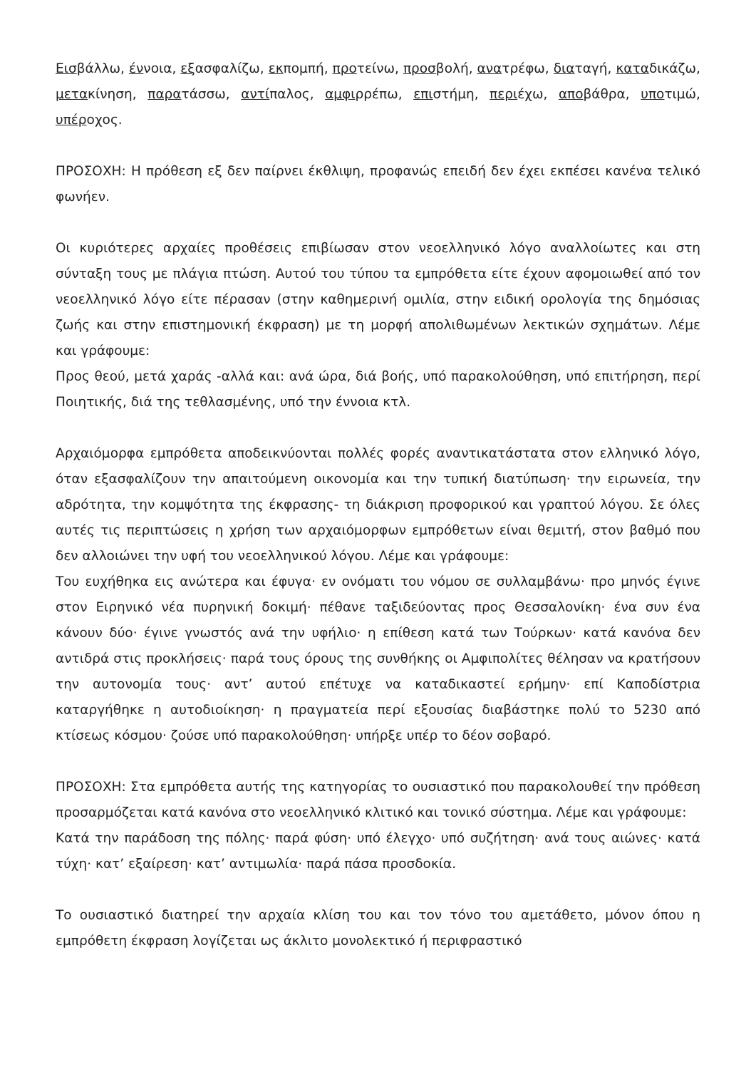Εισβάλλω, έννοια, εξασφαλίζω, εκπομπή, προτείνω, προσβολή, ανατρέφω, διαταγή, καταδικάζω, μετακίνηση, παρατάσσω, αντίπαλος, αμφιρρέπω, επιστήμη, περιέχω, αποβάθρα, υποτιμώ, υπέροχος.
ΠΡΟΣΟΧΗ: Η πρόθεση εξ δεν παίρνει έκθλιψη, προφανώς επειδή δεν έχει εκπέσει κανένα τελικό φωνήεν.
Οι κυριότερες αρχαίες προθέσεις επιβίωσαν στον νεοελληνικό λόγο αναλλοίωτες και στη σύνταξη τους με πλάγια πτώση. Αυτού του τύπου τα εμπρόθετα είτε έχουν αφομοιωθεί από τον νεοελληνικό λόγο είτε πέρασαν (στην καθημερινή ομιλία, στην ειδική ορολογία της δημόσιας ζωής και στην επιστημονική έκφραση) με τη μορφή απολιθωμένων λεκτικών σχημάτων. Λέμε και γράφουμε:
Προς θεού, μετά χαράς -αλλά και: ανά ώρα, διά βοής, υπό παρακολούθηση, υπό επιτήρηση, περί Ποιητικής, διά της τεθλασμένης, υπό την έννοια κτλ.
Αρχαιόμορφα εμπρόθετα αποδεικνύονται πολλές φορές αναντικατάστατα στον ελληνικό λόγο, όταν εξασφαλίζουν την απαιτούμενη οικονομία και την τυπική διατύπωση· την ειρωνεία, την αδρότητα, την κομψότητα της έκφρασης- τη διάκριση προφορικού και γραπτού λόγου. Σε όλες αυτές τις περιπτώσεις η χρήση των αρχαιόμορφων εμπρόθετων είναι θεμιτή, στον βαθμό που δεν αλλοιώνει την υφή του νεοελληνικού λόγου. Λέμε και γράφουμε:
Του ευχήθηκα εις ανώτερα και έφυγα· εν ονόματι του νόμου σε συλλαμβάνω· προ μηνός έγινε στον Ειρηνικό νέα πυρηνική δοκιμή· πέθανε ταξιδεύοντας προς Θεσσαλονίκη· ένα συν ένα κάνουν δύο· έγινε γνωστός ανά την υφήλιο· η επίθεση κατά των Τούρκων· κατά κανόνα δεν αντιδρά στις προκλήσεις· παρά τους όρους της συνθήκης οι Αμφιπολίτες θέλησαν να κρατήσουν την αυτονομία τους· αντ’ αυτού επέτυχε να καταδικαστεί ερήμην· επί Καποδίστρια καταργήθηκε η αυτοδιοίκηση· η πραγματεία περί εξουσίας διαβάστηκε πολύ το 5230 από κτίσεως κόσμου· ζούσε υπό παρακολούθηση· υπήρξε υπέρ το δέον σοβαρό.
ΠΡΟΣΟΧΗ: Στα εμπρόθετα αυτής της κατηγορίας το ουσιαστικό που παρακολουθεί την πρόθεση προσαρμόζεται κατά κανόνα στο νεοελληνικό κλιτικό και τονικό σύστημα. Λέμε και γράφουμε:
Κατά την παράδοση της πόλης· παρά φύση· υπό έλεγχο· υπό συζήτηση· ανά τους αιώνες· κατά τύχη· κατ’ εξαίρεση· κατ’ αντιμωλία· παρά πάσα προσδοκία.
Το ουσιαστικό διατηρεί την αρχαία κλίση του και τον τόνο του αμετάθετο, μόνον όπου η εμπρόθετη έκφραση λογίζεται ως άκλιτο μονολεκτικό ή περιφραστικό